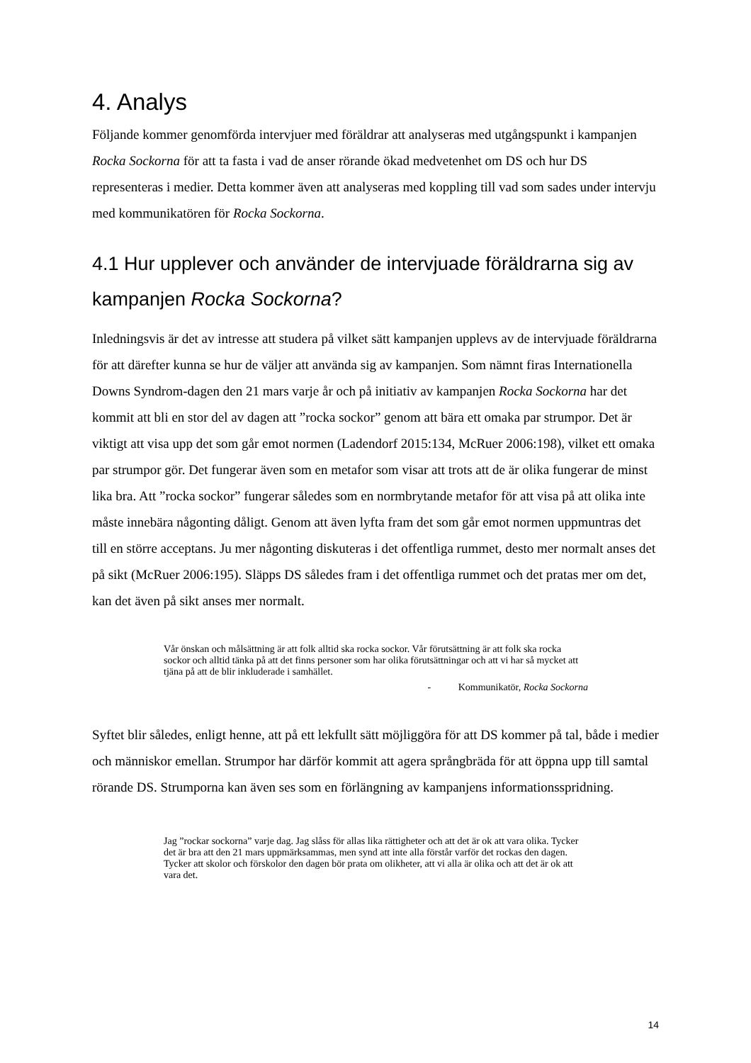4. Analys
Följande kommer genomförda intervjuer med föräldrar att analyseras med utgångspunkt i kampanjen Rocka Sockorna för att ta fasta i vad de anser rörande ökad medvetenhet om DS och hur DS representeras i medier. Detta kommer även att analyseras med koppling till vad som sades under intervju med kommunikatören för Rocka Sockorna.
4.1 Hur upplever och använder de intervjuade föräldrarna sig av kampanjen Rocka Sockorna?
Inledningsvis är det av intresse att studera på vilket sätt kampanjen upplevs av de intervjuade föräldrarna för att därefter kunna se hur de väljer att använda sig av kampanjen. Som nämnt firas Internationella Downs Syndrom-dagen den 21 mars varje år och på initiativ av kampanjen Rocka Sockorna har det kommit att bli en stor del av dagen att ”rocka sockor” genom att bära ett omaka par strumpor. Det är viktigt att visa upp det som går emot normen (Ladendorf 2015:134, McRuer 2006:198), vilket ett omaka par strumpor gör. Det fungerar även som en metafor som visar att trots att de är olika fungerar de minst lika bra. Att ”rocka sockor” fungerar således som en normbrytande metafor för att visa på att olika inte måste innebära någonting dåligt. Genom att även lyfta fram det som går emot normen uppmuntras det till en större acceptans. Ju mer någonting diskuteras i det offentliga rummet, desto mer normalt anses det på sikt (McRuer 2006:195). Släpps DS således fram i det offentliga rummet och det pratas mer om det, kan det även på sikt anses mer normalt.
Vår önskan och målsättning är att folk alltid ska rocka sockor. Vår förutsättning är att folk ska rocka sockor och alltid tänka på att det finns personer som har olika förutsättningar och att vi har så mycket att tjäna på att de blir inkluderade i samhället.
- Kommunikatör, Rocka Sockorna
Syftet blir således, enligt henne, att på ett lekfullt sätt möjliggöra för att DS kommer på tal, både i medier och människor emellan. Strumpor har därför kommit att agera språngbräda för att öppna upp till samtal rörande DS. Strumporna kan även ses som en förlängning av kampanjens informationsspridning.
Jag ”rockar sockorna” varje dag. Jag slåss för allas lika rättigheter och att det är ok att vara olika. Tycker det är bra att den 21 mars uppmärksammas, men synd att inte alla förstår varför det rockas den dagen. Tycker att skolor och förskolor den dagen bör prata om olikheter, att vi alla är olika och att det är ok att vara det.
14